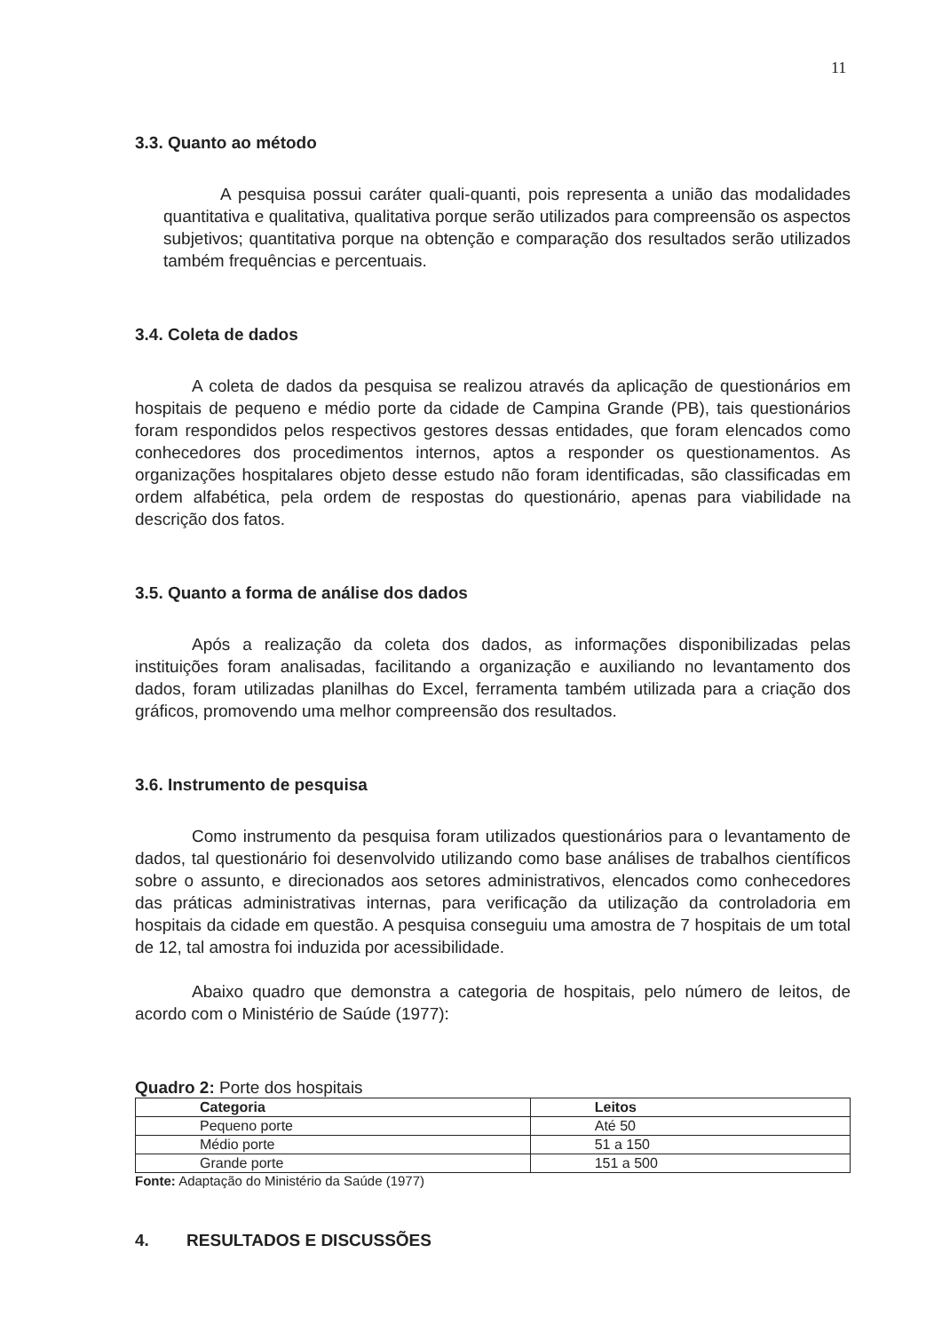11
3.3. Quanto ao método
A pesquisa possui caráter quali-quanti, pois representa a união das modalidades quantitativa e qualitativa, qualitativa porque serão utilizados para compreensão os aspectos subjetivos; quantitativa porque na obtenção e comparação dos resultados serão utilizados também frequências e percentuais.
3.4. Coleta de dados
A coleta de dados da pesquisa se realizou através da aplicação de questionários em hospitais de pequeno e médio porte da cidade de Campina Grande (PB), tais questionários foram respondidos pelos respectivos gestores dessas entidades, que foram elencados como conhecedores dos procedimentos internos, aptos a responder os questionamentos. As organizações hospitalares objeto desse estudo não foram identificadas, são classificadas em ordem alfabética, pela ordem de respostas do questionário, apenas para viabilidade na descrição dos fatos.
3.5. Quanto a forma de análise dos dados
Após a realização da coleta dos dados, as informações disponibilizadas pelas instituições foram analisadas, facilitando a organização e auxiliando no levantamento dos dados, foram utilizadas planilhas do Excel, ferramenta também utilizada para a criação dos gráficos, promovendo uma melhor compreensão dos resultados.
3.6. Instrumento de pesquisa
Como instrumento da pesquisa foram utilizados questionários para o levantamento de dados, tal questionário foi desenvolvido utilizando como base análises de trabalhos científicos sobre o assunto, e direcionados aos setores administrativos, elencados como conhecedores das práticas administrativas internas, para verificação da utilização da controladoria em hospitais da cidade em questão. A pesquisa conseguiu uma amostra de 7 hospitais de um total de 12, tal amostra foi induzida por acessibilidade.
Abaixo quadro que demonstra a categoria de hospitais, pelo número de leitos, de acordo com o Ministério de Saúde (1977):
Quadro 2: Porte dos hospitais
| Categoria | Leitos |
| --- | --- |
| Pequeno porte | Até 50 |
| Médio porte | 51 a 150 |
| Grande porte | 151 a 500 |
Fonte: Adaptação do Ministério da Saúde (1977)
4. RESULTADOS E DISCUSSÕES